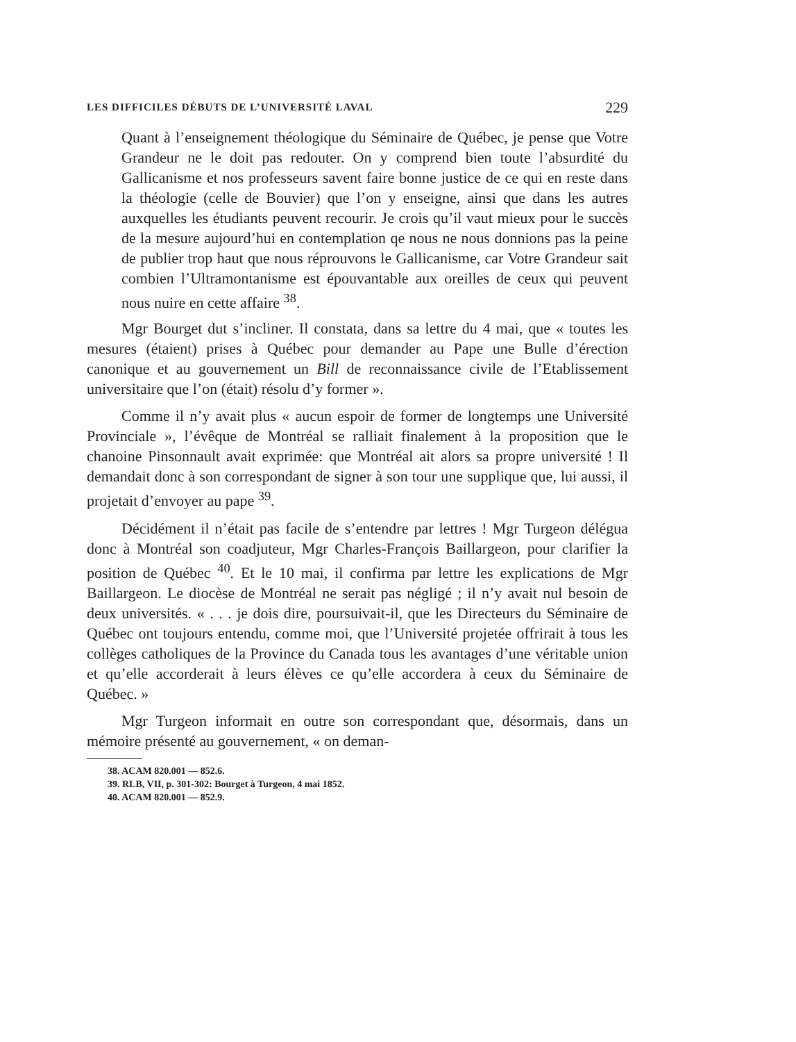LES DIFFICILES DÉBUTS DE L’UNIVERSITÉ LAVAL 229
Quant à l’enseignement théologique du Séminaire de Québec, je pense que Votre Grandeur ne le doit pas redouter. On y comprend bien toute l’absurdité du Gallicanisme et nos professeurs savent faire bonne justice de ce qui en reste dans la théologie (celle de Bouvier) que l’on y enseigne, ainsi que dans les autres auxquelles les étudiants peuvent recourir. Je crois qu’il vaut mieux pour le succès de la mesure aujourd’hui en contemplation qe nous ne nous donnions pas la peine de publier trop haut que nous réprouvons le Gallicanisme, car Votre Grandeur sait combien l’Ultramontanisme est épouvantable aux oreilles de ceux qui peuvent nous nuire en cette affaire <sup>38</sup>.
Mgr Bourget dut s’incliner. Il constata, dans sa lettre du 4 mai, que « toutes les mesures (étaient) prises à Québec pour demander au Pape une Bulle d’érection canonique et au gouvernement un Bill de reconnaissance civile de l’Etablissement universitaire que l’on (était) résolu d’y former ».
Comme il n’y avait plus « aucun espoir de former de longtemps une Université Provinciale », l’évêque de Montréal se ralliait finalement à la proposition que le chanoine Pinsonnault avait exprimée: que Montréal ait alors sa propre université ! Il demandait donc à son correspondant de signer à son tour une supplique que, lui aussi, il projetait d’envoyer au pape <sup>39</sup>.
Décidément il n’était pas facile de s’entendre par lettres ! Mgr Turgeon délégua donc à Montréal son coadjuteur, Mgr Charles-François Baillargeon, pour clarifier la position de Québec <sup>40</sup>. Et le 10 mai, il confirma par lettre les explications de Mgr Baillargeon. Le diocèse de Montréal ne serait pas négligé ; il n’y avait nul besoin de deux universités. « . . . je dois dire, poursuivait-il, que les Directeurs du Séminaire de Québec ont toujours entendu, comme moi, que l’Université projetée offrirait à tous les collèges catholiques de la Province du Canada tous les avantages d’une véritable union et qu’elle accorderait à leurs élèves ce qu’elle accordera à ceux du Séminaire de Québec. »
Mgr Turgeon informait en outre son correspondant que, désormais, dans un mémoire présenté au gouvernement, « on deman-
38. ACAM 820.001 — 852.6.
39. RLB, VII, p. 301-302: Bourget à Turgeon, 4 mai 1852.
40. ACAM 820.001 — 852.9.